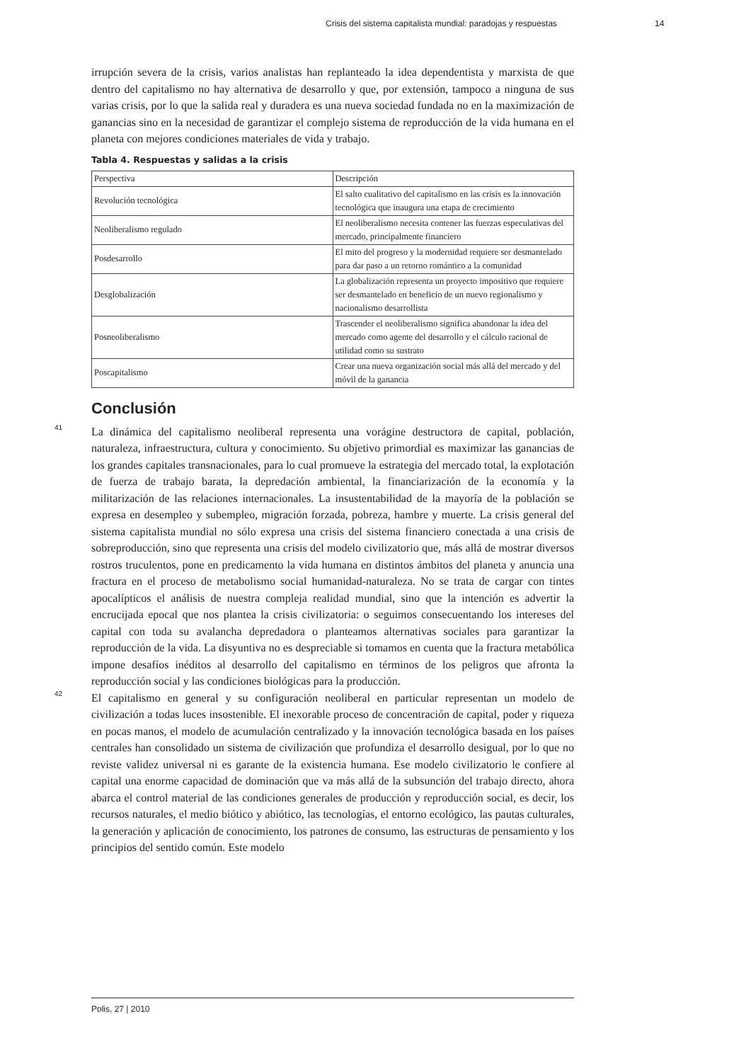Crisis del sistema capitalista mundial: paradojas y respuestas 14
irrupción severa de la crisis, varios analistas han replanteado la idea dependentista y marxista de que dentro del capitalismo no hay alternativa de desarrollo y que, por extensión, tampoco a ninguna de sus varias crisis, por lo que la salida real y duradera es una nueva sociedad fundada no en la maximización de ganancias sino en la necesidad de garantizar el complejo sistema de reproducción de la vida humana en el planeta con mejores condiciones materiales de vida y trabajo.
Tabla 4. Respuestas y salidas a la crisis
| Perspectiva | Descripción |
| Revolución tecnológica | El salto cualitativo del capitalismo en las crisis es la innovación tecnológica que inaugura una etapa de crecimiento |
| Neoliberalismo regulado | El neoliberalismo necesita contener las fuerzas especulativas del mercado, principalmente financiero |
| Posdesarrollo | El mito del progreso y la modernidad requiere ser desmantelado para dar paso a un retorno romántico a la comunidad |
| Desglobalización | La globalización representa un proyecto impositivo que requiere ser desmantelado en beneficio de un nuevo regionalismo y nacionalismo desarrollista |
| Posneoliberalismo | Trascender el neoliberalismo significa abandonar la idea del mercado como agente del desarrollo y el cálculo racional de utilidad como su sustrato |
| Poscapitalismo | Crear una nueva organización social más allá del mercado y del móvil de la ganancia |
Conclusión
41
La dinámica del capitalismo neoliberal representa una vorágine destructora de capital, población, naturaleza, infraestructura, cultura y conocimiento. Su objetivo primordial es maximizar las ganancias de los grandes capitales transnacionales, para lo cual promueve la estrategia del mercado total, la explotación de fuerza de trabajo barata, la depredación ambiental, la financiarización de la economía y la militarización de las relaciones internacionales. La insustentabilidad de la mayoría de la población se expresa en desempleo y subempleo, migración forzada, pobreza, hambre y muerte. La crisis general del sistema capitalista mundial no sólo expresa una crisis del sistema financiero conectada a una crisis de sobreproducción, sino que representa una crisis del modelo civilizatorio que, más allá de mostrar diversos rostros truculentos, pone en predicamento la vida humana en distintos ámbitos del planeta y anuncia una fractura en el proceso de metabolismo social humanidad-naturaleza. No se trata de cargar con tintes apocalípticos el análisis de nuestra compleja realidad mundial, sino que la intención es advertir la encrucijada epocal que nos plantea la crisis civilizatoria: o seguimos consecuentando los intereses del capital con toda su avalancha depredadora o planteamos alternativas sociales para garantizar la reproducción de la vida. La disyuntiva no es despreciable si tomamos en cuenta que la fractura metabólica impone desafíos inéditos al desarrollo del capitalismo en términos de los peligros que afronta la reproducción social y las condiciones biológicas para la producción.
42
El capitalismo en general y su configuración neoliberal en particular representan un modelo de civilización a todas luces insostenible. El inexorable proceso de concentración de capital, poder y riqueza en pocas manos, el modelo de acumulación centralizado y la innovación tecnológica basada en los países centrales han consolidado un sistema de civilización que profundiza el desarrollo desigual, por lo que no reviste validez universal ni es garante de la existencia humana. Ese modelo civilizatorio le confiere al capital una enorme capacidad de dominación que va más allá de la subsunción del trabajo directo, ahora abarca el control material de las condiciones generales de producción y reproducción social, es decir, los recursos naturales, el medio biótico y abiótico, las tecnologías, el entorno ecológico, las pautas culturales, la generación y aplicación de conocimiento, los patrones de consumo, las estructuras de pensamiento y los principios del sentido común. Este modelo
Polis, 27 | 2010